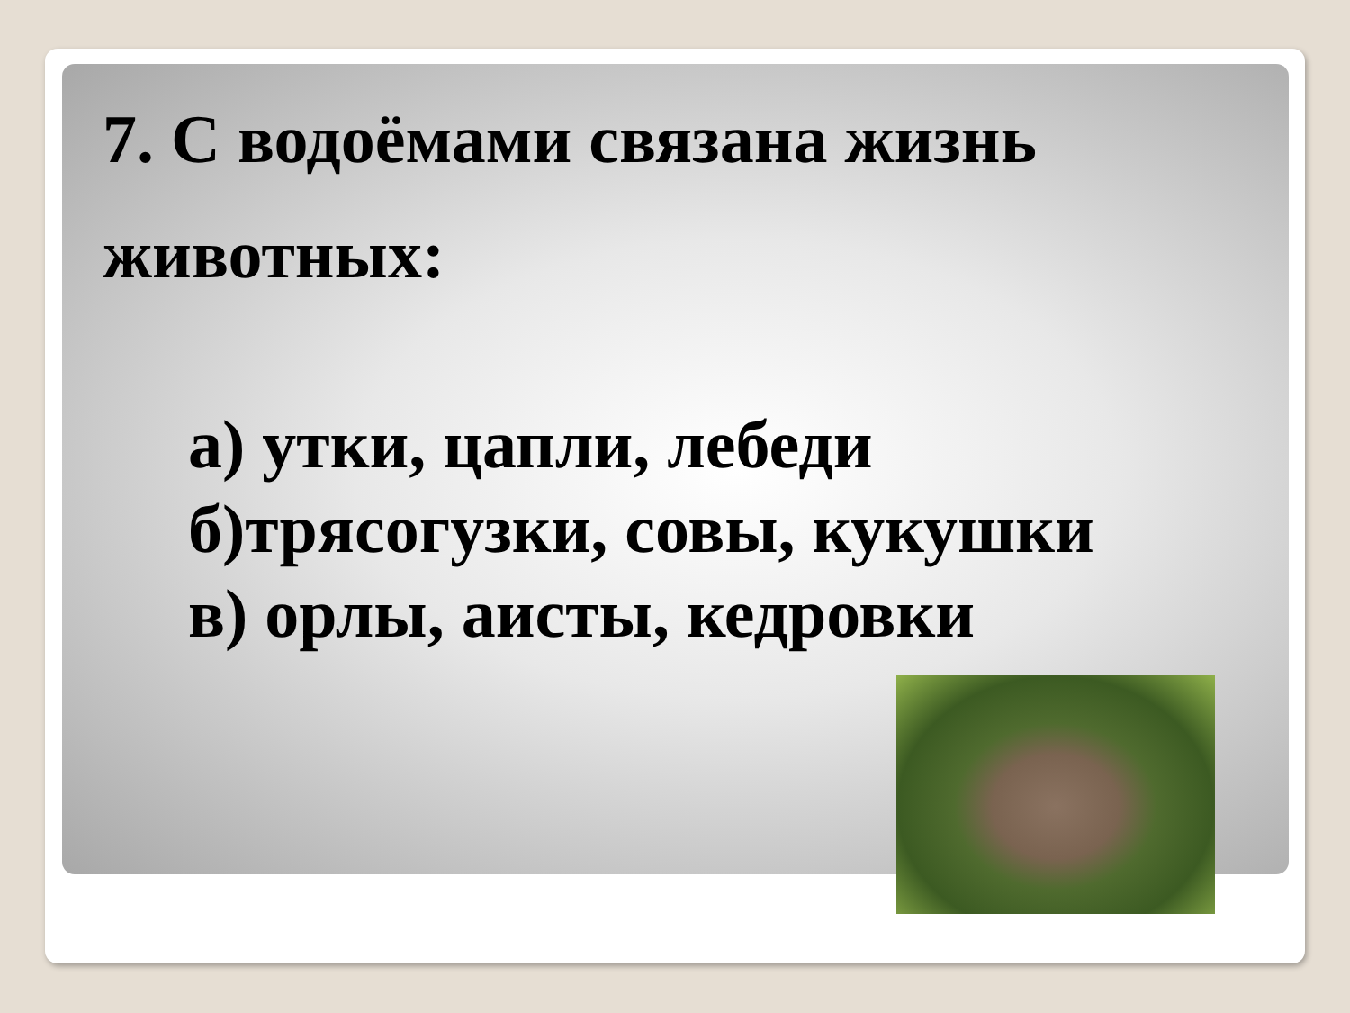7. С водоёмами связана жизнь
животных:
а) утки, цапли, лебеди
б)трясогузки, совы, кукушки
в) орлы, аисты, кедровки